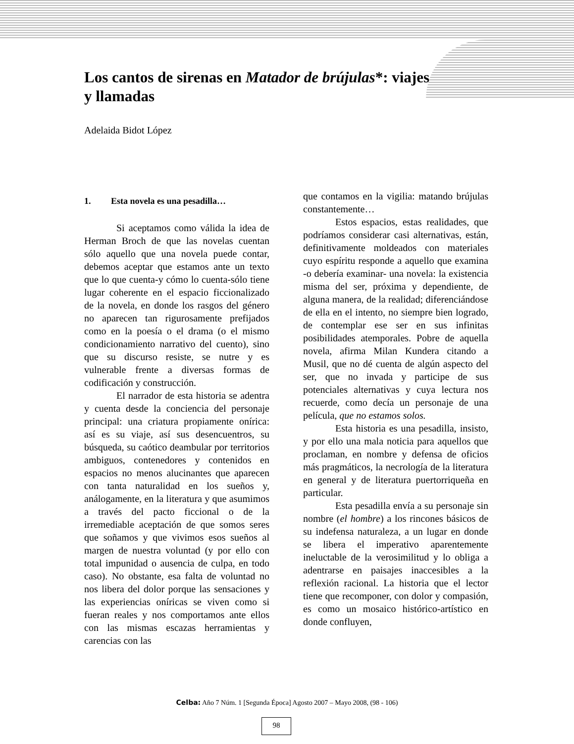Los cantos de sirenas en Matador de brújulas*: viajes y llamadas
Adelaida Bidot López
1. Esta novela es una pesadilla…
Si aceptamos como válida la idea de Herman Broch de que las novelas cuentan sólo aquello que una novela puede contar, debemos aceptar que estamos ante un texto que lo que cuenta-y cómo lo cuenta-sólo tiene lugar coherente en el espacio ficcionalizado de la novela, en donde los rasgos del género no aparecen tan rigurosamente prefijados como en la poesía o el drama (o el mismo condicionamiento narrativo del cuento), sino que su discurso resiste, se nutre y es vulnerable frente a diversas formas de codificación y construcción.
El narrador de esta historia se adentra y cuenta desde la conciencia del personaje principal: una criatura propiamente onírica: así es su viaje, así sus desencuentros, su búsqueda, su caótico deambular por territorios ambiguos, contenedores y contenidos en espacios no menos alucinantes que aparecen con tanta naturalidad en los sueños y, análogamente, en la literatura y que asumimos a través del pacto ficcional o de la irremediable aceptación de que somos seres que soñamos y que vivimos esos sueños al margen de nuestra voluntad (y por ello con total impunidad o ausencia de culpa, en todo caso). No obstante, esa falta de voluntad no nos libera del dolor porque las sensaciones y las experiencias oníricas se viven como si fueran reales y nos comportamos ante ellos con las mismas escazas herramientas y carencias con las
que contamos en la vigilia: matando brújulas constantemente…
Estos espacios, estas realidades, que podríamos considerar casi alternativas, están, definitivamente moldeados con materiales cuyo espíritu responde a aquello que examina -o debería examinar- una novela: la existencia misma del ser, próxima y dependiente, de alguna manera, de la realidad; diferenciándose de ella en el intento, no siempre bien logrado, de contemplar ese ser en sus infinitas posibilidades atemporales. Pobre de aquella novela, afirma Milan Kundera citando a Musil, que no dé cuenta de algún aspecto del ser, que no invada y participe de sus potenciales alternativas y cuya lectura nos recuerde, como decía un personaje de una película, que no estamos solos.
Esta historia es una pesadilla, insisto, y por ello una mala noticia para aquellos que proclaman, en nombre y defensa de oficios más pragmáticos, la necrología de la literatura en general y de literatura puertorriqueña en particular.
Esta pesadilla envía a su personaje sin nombre (el hombre) a los rincones básicos de su indefensa naturaleza, a un lugar en donde se libera el imperativo aparentemente ineluctable de la verosimilitud y lo obliga a adentrarse en paisajes inaccesibles a la reflexión racional. La historia que el lector tiene que recomponer, con dolor y compasión, es como un mosaico histórico-artístico en donde confluyen,
Celba: Año 7 Núm. 1 [Segunda Época] Agosto 2007 – Mayo 2008, (98 - 106)
98